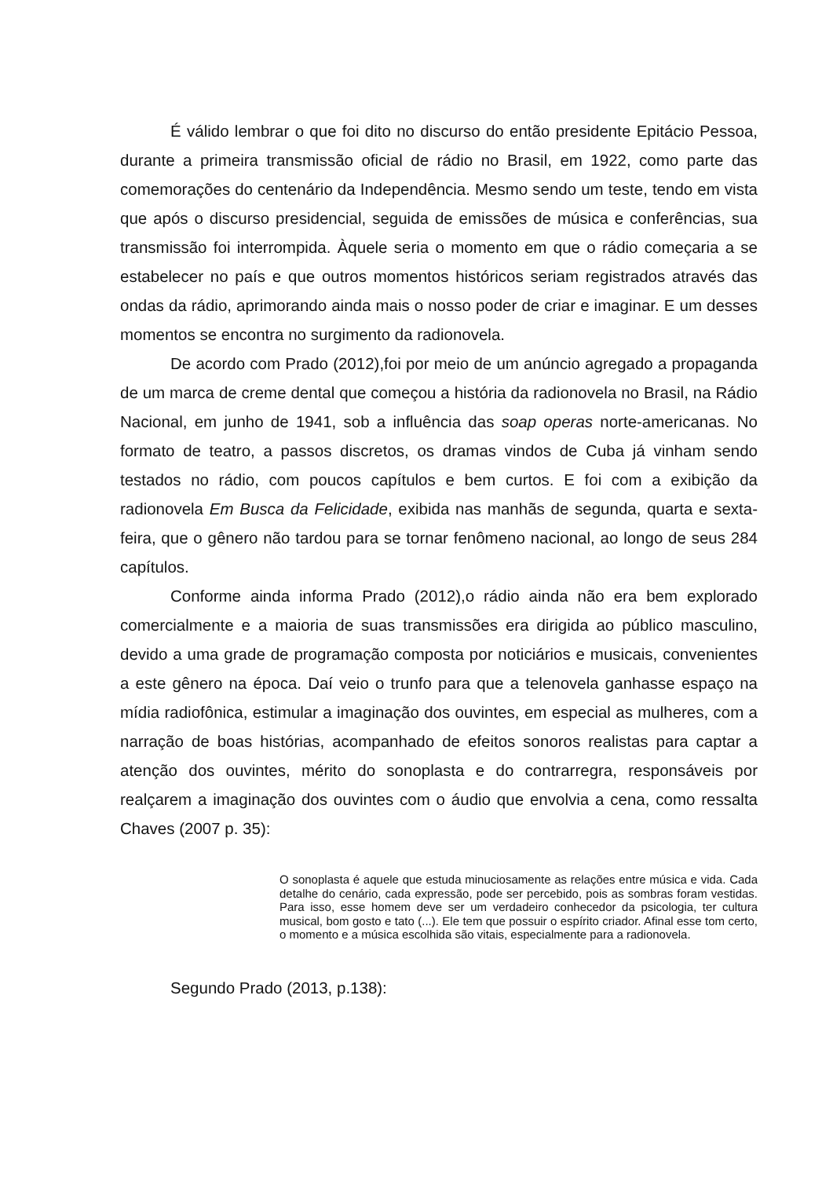É válido lembrar o que foi dito no discurso do então presidente Epitácio Pessoa, durante a primeira transmissão oficial de rádio no Brasil, em 1922, como parte das comemorações do centenário da Independência. Mesmo sendo um teste, tendo em vista que após o discurso presidencial, seguida de emissões de música e conferências, sua transmissão foi interrompida. Àquele seria o momento em que o rádio começaria a se estabelecer no país e que outros momentos históricos seriam registrados através das ondas da rádio, aprimorando ainda mais o nosso poder de criar e imaginar. E um desses momentos se encontra no surgimento da radionovela.
De acordo com Prado (2012),foi por meio de um anúncio agregado a propaganda de um marca de creme dental que começou a história da radionovela no Brasil, na Rádio Nacional, em junho de 1941, sob a influência das soap operas norte-americanas. No formato de teatro, a passos discretos, os dramas vindos de Cuba já vinham sendo testados no rádio, com poucos capítulos e bem curtos. E foi com a exibição da radionovela Em Busca da Felicidade, exibida nas manhãs de segunda, quarta e sexta-feira, que o gênero não tardou para se tornar fenômeno nacional, ao longo de seus 284 capítulos.
Conforme ainda informa Prado (2012),o rádio ainda não era bem explorado comercialmente e a maioria de suas transmissões era dirigida ao público masculino, devido a uma grade de programação composta por noticiários e musicais, convenientes a este gênero na época. Daí veio o trunfo para que a telenovela ganhasse espaço na mídia radiofônica, estimular a imaginação dos ouvintes, em especial as mulheres, com a narração de boas histórias, acompanhado de efeitos sonoros realistas para captar a atenção dos ouvintes, mérito do sonoplasta e do contrarregra, responsáveis por realçarem a imaginação dos ouvintes com o áudio que envolvia a cena, como ressalta Chaves (2007 p. 35):
O sonoplasta é aquele que estuda minuciosamente as relações entre música e vida. Cada detalhe do cenário, cada expressão, pode ser percebido, pois as sombras foram vestidas. Para isso, esse homem deve ser um verdadeiro conhecedor da psicologia, ter cultura musical, bom gosto e tato (...). Ele tem que possuir o espírito criador. Afinal esse tom certo, o momento e a música escolhida são vitais, especialmente para a radionovela.
Segundo Prado (2013, p.138):